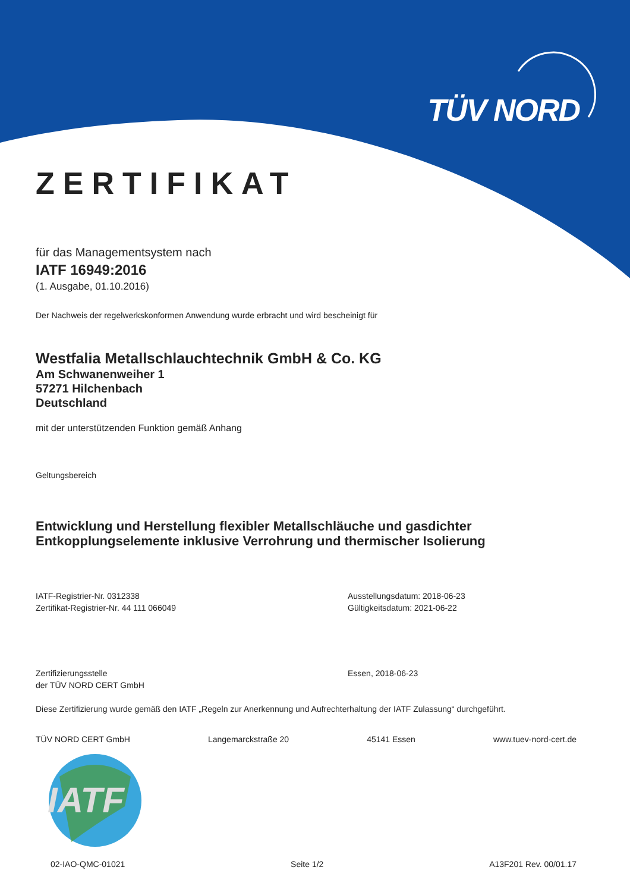TÜV NORD
ZERTIFIKAT
für das Managementsystem nach
IATF 16949:2016
(1. Ausgabe, 01.10.2016)
Der Nachweis der regelwerkskonformen Anwendung wurde erbracht und wird bescheinigt für
Westfalia Metallschlauchtechnik GmbH & Co. KG
Am Schwanenweiher 1
57271 Hilchenbach
Deutschland
mit der unterstützenden Funktion gemäß Anhang
Geltungsbereich
Entwicklung und Herstellung flexibler Metallschläuche und gasdichter
Entkopplungselemente inklusive Verrohrung und thermischer Isolierung
IATF-Registrier-Nr. 0312338
Zertifikat-Registrier-Nr. 44 111 066049
Ausstellungsdatum: 2018-06-23
Gültigkeitsdatum: 2021-06-22
Zertifizierungsstelle
der TÜV NORD CERT GmbH
Essen, 2018-06-23
Diese Zertifizierung wurde gemäß den IATF „Regeln zur Anerkennung und Aufrechterhaltung der IATF Zulassung“ durchgeführt.
TÜV NORD CERT GmbH Langemarckstraße 20 45141 Essen www.tuev-nord-cert.de
IATF
02-IAO-QMC-01021 Seite 1/2 A13F201 Rev. 00/01.17